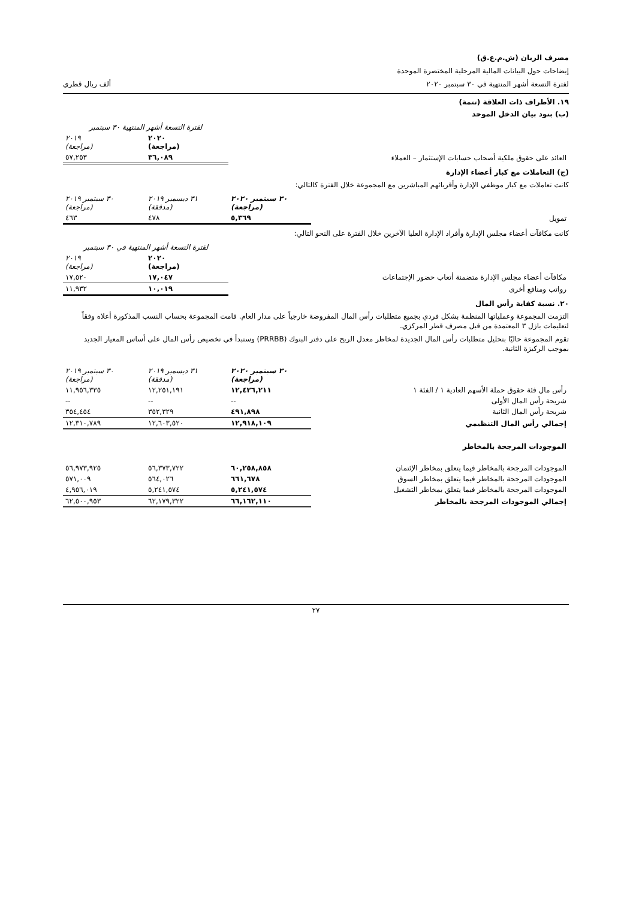مصرف الريان (ش.م.ع.ق)
إيضاحات حول البيانات المالية المرحلية المختصرة الموحدة
لفترة التسعة أشهر المنتهية في ٣٠ سبتمبر ٢٠٢٠ ألف ريال قطري
١٩. الأطراف ذات العلاقة (تتمة)
(ب) بنود بيان الدخل الموحد
| | لفترة التسعة أشهر المنتهية ٣٠ سبتمبر | |
| | ٢٠٢٠ (مراجعة) | ٢٠١٩ (مراجعة) |
| العائد على حقوق ملكية أصحاب حسابات الإستثمار – العملاء | ٣٦,٠٨٩ | ٥٧,٢٥٣ |
(ج) التعاملات مع كبار أعضاء الإدارة
كانت تعاملات مع كبار موظفي الإدارة وأقربائهم المباشرين مع المجموعة خلال الفترة كالتالي:
| | ٣٠ سبتمبر ٢٠٢٠ (مراجعة) | ٣١ ديسمبر ٢٠١٩ (مدققة) | ٣٠ سبتمبر ٢٠١٩ (مراجعة) |
| تمويل | ٥,٣٦٩ | ٤٧٨ | ٤٦٣ |
كانت مكافآت أعضاء مجلس الإدارة وأفراد الإدارة العليا الآخرين خلال الفترة على النحو التالي:
| | لفترة التسعة أشهر المنتهية في ٣٠ سبتمبر | |
| | ٢٠٢٠ (مراجعة) | ٢٠١٩ (مراجعة) |
| مكافآت أعضاء مجلس الإدارة متضمنة أتعاب حضور الإجتماعات | ١٧,٠٤٧ | ١٧,٥٢٠ |
| رواتب ومنافع أخرى | ١٠,٠١٩ | ١١,٩٣٢ |
٢٠. نسبة كفاية رأس المال
التزمت المجموعة وعملياتها المنظمة بشكل فردي بجميع متطلبات رأس المال المفروضة خارجياً على مدار العام. قامت المجموعة بحساب النسب المذكورة أعلاه وفقاً لتعليمات بازل ٣ المعتمدة من قبل مصرف قطر المركزي.
تقوم المجموعة حاليًا بتحليل متطلبات رأس المال الجديدة لمخاطر معدل الربح على دفتر البنوك (PRRBB) وستبدأ في تخصيص رأس المال على أساس المعيار الجديد بموجب الركيزة الثانية.
| | ٣٠ سبتمبر ٢٠٢٠ (مراجعة) | ٣١ ديسمبر ٢٠١٩ (مدققة) | ٣٠ سبتمبر ٢٠١٩ (مراجعة) |
| رأس مال فئة حقوق حملة الأسهم العادية ١ / الفئة ١ | ١٢,٤٢٦,٢١١ | ١٢,٢٥١,١٩١ | ١١,٩٥٦,٣٣٥ |
| شريحة رأس المال الأولى | -- | -- | -- |
| شريحة رأس المال الثانية | ٤٩١,٨٩٨ | ٣٥٢,٣٢٩ | ٣٥٤,٤٥٤ |
| إجمالي رأس المال التنظيمي | ١٢,٩١٨,١٠٩ | ١٢,٦٠٣,٥٢٠ | ١٢,٣١٠,٧٨٩ |
| الموجودات المرجحة بالمخاطر | | | |
| الموجودات المرجحة بالمخاطر فيما يتعلق بمخاطر الإئتمان | ٦٠,٢٥٨,٨٥٨ | ٥٦,٣٧٣,٧٢٢ | ٥٦,٩٧٣,٩٢٥ |
| الموجودات المرجحة بالمخاطر فيما يتعلق بمخاطر السوق | ٦٦١,٦٧٨ | ٥٦٤,٠٢٦ | ٥٧١,٠٠٩ |
| الموجودات المرجحة بالمخاطر فيما يتعلق بمخاطر التشغيل | ٥,٢٤١,٥٧٤ | ٥,٢٤١,٥٧٤ | ٤,٩٥٦,٠١٩ |
| إجمالي الموجودات المرجحة بالمخاطر | ٦٦,١٦٢,١١٠ | ٦٢,١٧٩,٣٢٢ | ٦٢,٥٠٠,٩٥٣ |
٢٧